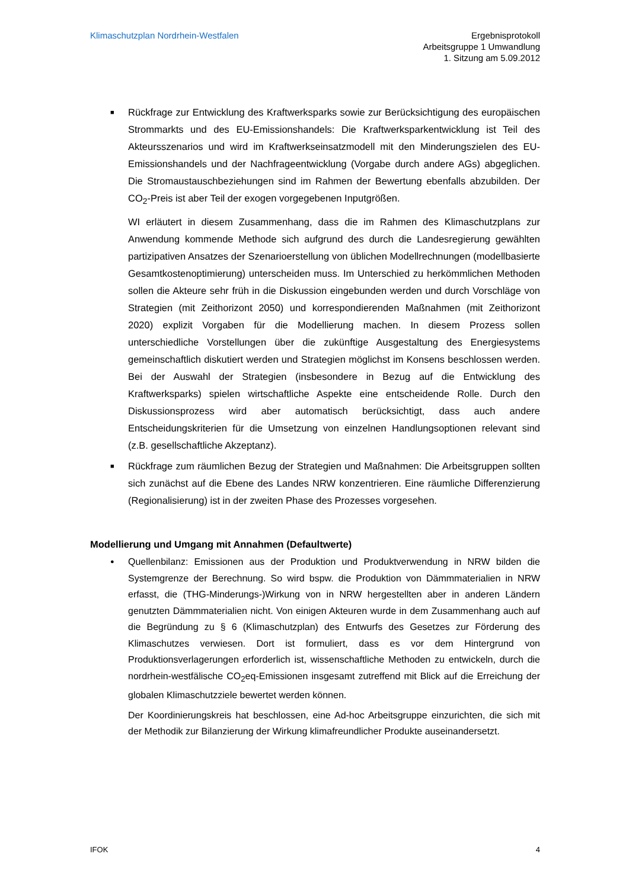Klimaschutzplan Nordrhein-Westfalen
Ergebnisprotokoll
Arbeitsgruppe 1 Umwandlung
1. Sitzung am 5.09.2012
■ Rückfrage zur Entwicklung des Kraftwerksparks sowie zur Berücksichtigung des europäischen Strommarkts und des EU-Emissionshandels: Die Kraftwerksparkentwicklung ist Teil des Akteursszenarios und wird im Kraftwerkseinsatzmodell mit den Minderungszielen des EU-Emissionshandels und der Nachfrageentwicklung (Vorgabe durch andere AGs) abgeglichen. Die Stromaustauschbeziehungen sind im Rahmen der Bewertung ebenfalls abzubilden. Der CO<sub>2</sub>-Preis ist aber Teil der exogen vorgegebenen Inputgrößen.
WI erläutert in diesem Zusammenhang, dass die im Rahmen des Klimaschutzplans zur Anwendung kommende Methode sich aufgrund des durch die Landesregierung gewählten partizipativen Ansatzes der Szenarioerstellung von üblichen Modellrechnungen (modellbasierte Gesamtkostenoptimierung) unterscheiden muss. Im Unterschied zu herkömmlichen Methoden sollen die Akteure sehr früh in die Diskussion eingebunden werden und durch Vorschläge von Strategien (mit Zeithorizont 2050) und korrespondierenden Maßnahmen (mit Zeithorizont 2020) explizit Vorgaben für die Modellierung machen. In diesem Prozess sollen unterschiedliche Vorstellungen über die zukünftige Ausgestaltung des Energiesystems gemeinschaftlich diskutiert werden und Strategien möglichst im Konsens beschlossen werden. Bei der Auswahl der Strategien (insbesondere in Bezug auf die Entwicklung des Kraftwerksparks) spielen wirtschaftliche Aspekte eine entscheidende Rolle. Durch den Diskussionsprozess wird aber automatisch berücksichtigt, dass auch andere Entscheidungskriterien für die Umsetzung von einzelnen Handlungsoptionen relevant sind (z.B. gesellschaftliche Akzeptanz).
■ Rückfrage zum räumlichen Bezug der Strategien und Maßnahmen: Die Arbeitsgruppen sollten sich zunächst auf die Ebene des Landes NRW konzentrieren. Eine räumliche Differenzierung (Regionalisierung) ist in der zweiten Phase des Prozesses vorgesehen.
Modellierung und Umgang mit Annahmen (Defaultwerte)
● Quellenbilanz: Emissionen aus der Produktion und Produktverwendung in NRW bilden die Systemgrenze der Berechnung. So wird bspw. die Produktion von Dämmmaterialien in NRW erfasst, die (THG-Minderungs-)Wirkung von in NRW hergestellten aber in anderen Ländern genutzten Dämmmaterialien nicht. Von einigen Akteuren wurde in dem Zusammenhang auch auf die Begründung zu § 6 (Klimaschutzplan) des Entwurfs des Gesetzes zur Förderung des Klimaschutzes verwiesen. Dort ist formuliert, dass es vor dem Hintergrund von Produktionsverlagerungen erforderlich ist, wissenschaftliche Methoden zu entwickeln, durch die nordrhein-westfälische CO<sub>2</sub>eq-Emissionen insgesamt zutreffend mit Blick auf die Erreichung der globalen Klimaschutzziele bewertet werden können.
Der Koordinierungskreis hat beschlossen, eine Ad-hoc Arbeitsgruppe einzurichten, die sich mit der Methodik zur Bilanzierung der Wirkung klimafreundlicher Produkte auseinandersetzt.
IFOK 4